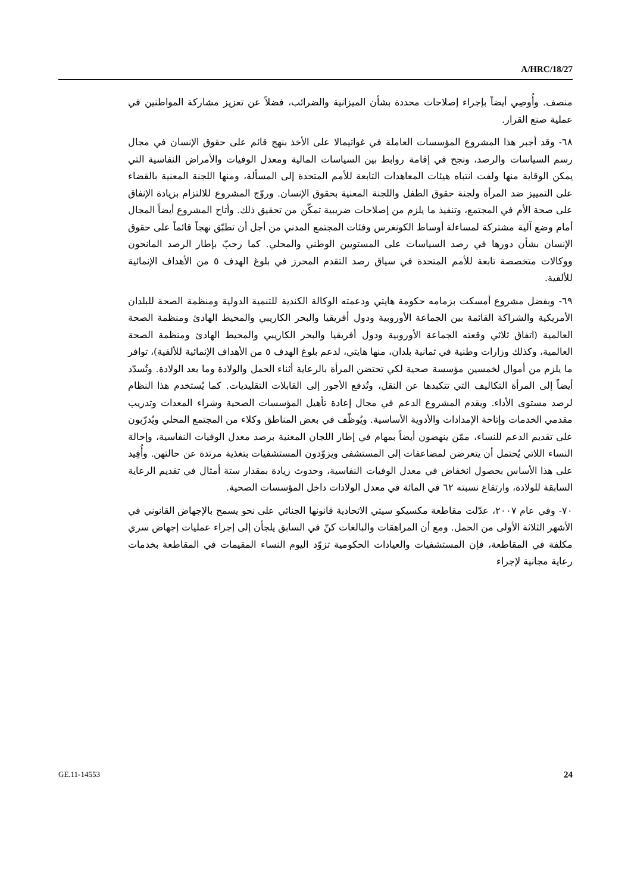A/HRC/18/27
منصف. وأُوصِي أيضاً بإجراء إصلاحات محددة بشأن الميزانية والضرائب، فضلاً عن تعزيز مشاركة المواطنين في عملية صنع القرار.
٦٨- وقد أجبر هذا المشروع المؤسسات العاملة في غواتيمالا على الأخذ بنهج قائم على حقوق الإنسان في مجال رسم السياسات والرصد، ونجح في إقامة روابط بين السياسات المالية ومعدل الوفيات والأمراض النفاسية التي يمكن الوقاية منها ولفت انتباه هيئات المعاهدات التابعة للأمم المتحدة إلى المسألة، ومنها اللجنة المعنية بالقضاء على التمييز ضد المرأة ولجنة حقوق الطفل واللجنة المعنية بحقوق الإنسان. وروّج المشروع للالتزام بزيادة الإنفاق على صحة الأم في المجتمع، وتنفيذ ما يلزم من إصلاحات ضريبية تمكّن من تحقيق ذلك. وأتاح المشروع أيضاً المجال أمام وضع آلية مشتركة لمساءلة أوساط الكونغرس وفئات المجتمع المدني من أجل أن تطبّق نهجاً قائماً على حقوق الإنسان بشأن دورها في رصد السياسات على المستويين الوطني والمحلي. كما رحبّ بإطار الرصد المانحون ووكالات متخصصة تابعة للأمم المتحدة في سياق رصد التقدم المحرز في بلوغ الهدف ٥ من الأهداف الإنمائية للألفية.
٦٩- وبفضل مشروع أمسكت بزمامه حكومة هايتي ودعمته الوكالة الكندية للتنمية الدولية ومنظمة الصحة للبلدان الأمريكية والشراكة القائمة بين الجماعة الأوروبية ودول أفريقيا والبحر الكاريبي والمحيط الهادئ ومنظمة الصحة العالمية (اتفاق ثلاثي وقعته الجماعة الأوروبية ودول أفريقيا والبحر الكاريبي والمحيط الهادئ ومنظمة الصحة العالمية، وكذلك وزارات وطنية في ثمانية بلدان، منها هايتي، لدعم بلوغ الهدف ٥ من الأهداف الإنمائية للألفية)، توافر ما يلزم من أموال لخمسين مؤسسة صحية لكي تحتضن المرأة بالرعاية أثناء الحمل والولادة وما بعد الولادة. وتُسدّد أيضاً إلى المرأة التكاليف التي تتكبدها عن النقل، وتُدفع الأجور إلى القابلات التقليديات. كما يُستخدم هذا النظام لرصد مستوى الأداء. ويقدم المشروع الدعم في مجال إعادة تأهيل المؤسسات الصحية وشراء المعدات وتدريب مقدمي الخدمات وإتاحة الإمدادات والأدوية الأساسية. ويُوظّف في بعض المناطق وكلاء من المجتمع المحلي ويُدرّبون على تقديم الدعم للنساء، ممّن ينهضون أيضاً بمهام في إطار اللجان المعنية برصد معدل الوفيات النفاسية، وإحالة النساء اللاتي يُحتمل أن يتعرضن لمضاعفات إلى المستشفى ويزوّدون المستشفيات بتغذية مرتدة عن حالتهن. وأُفِيد على هذا الأساس بحصول انخفاض في معدل الوفيات النفاسية، وحدوث زيادة بمقدار ستة أمثال في تقديم الرعاية السابقة للولادة، وارتفاع نسبته ٦٢ في المائة في معدل الولادات داخل المؤسسات الصحية.
٧٠- وفي عام ٢٠٠٧، عدّلت مقاطعة مكسيكو سيتي الاتحادية قانونها الجنائي على نحو يسمح بالإجهاض القانوني في الأشهر الثلاثة الأولى من الحمل. ومع أن المراهقات والبالغات كنّ في السابق يلجأن إلى إجراء عمليات إجهاض سري مكلفة في المقاطعة، فإن المستشفيات والعيادات الحكومية تزوّد اليوم النساء المقيمات في المقاطعة بخدمات رعاية مجانية لإجراء
GE.11-14553 24